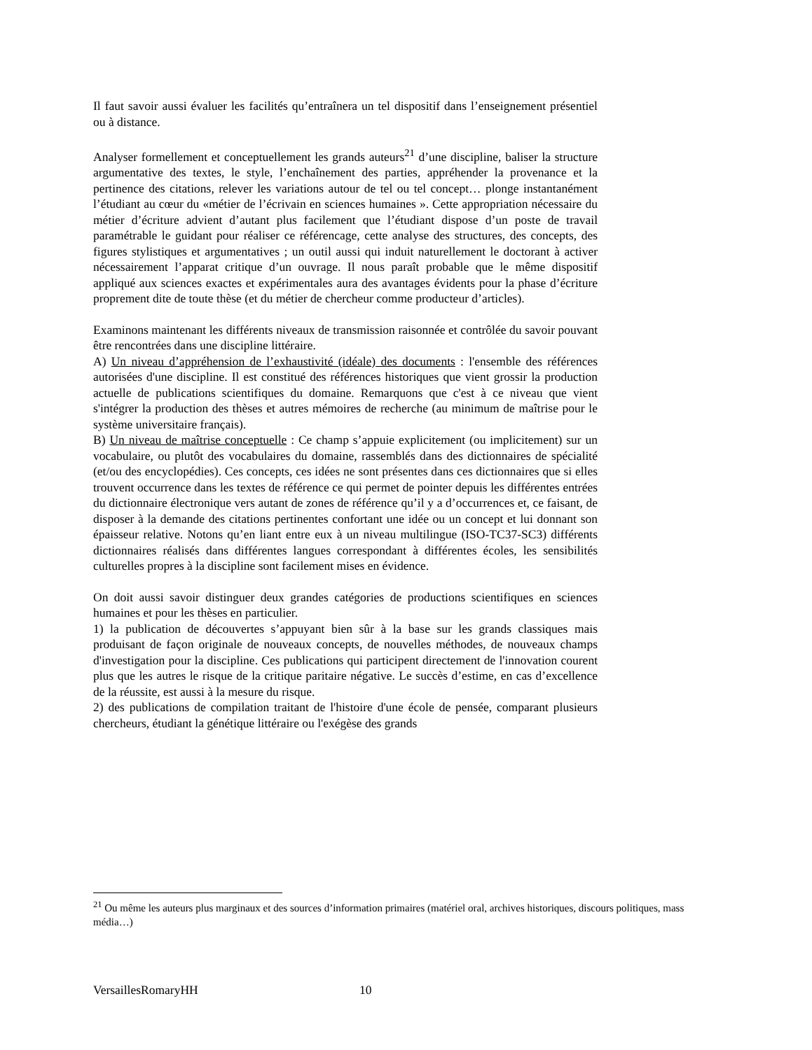Il faut savoir aussi évaluer les facilités qu’entraînera un tel dispositif dans l’enseignement présentiel ou à distance.
Analyser formellement et conceptuellement les grands auteurs<sup>21</sup> d’une discipline, baliser la structure argumentative des textes, le style, l’enchaînement des parties, appréhender la provenance et la pertinence des citations, relever les variations autour de tel ou tel concept… plonge instantanément l’étudiant au cœur du «métier de l’écrivain en sciences humaines ». Cette appropriation nécessaire du métier d’écriture advient d’autant plus facilement que l’étudiant dispose d’un poste de travail paramétrable le guidant pour réaliser ce référencage, cette analyse des structures, des concepts, des figures stylistiques et argumentatives ; un outil aussi qui induit naturellement le doctorant à activer nécessairement l’apparat critique d’un ouvrage. Il nous paraît probable que le même dispositif appliqué aux sciences exactes et expérimentales aura des avantages évidents pour la phase d’écriture proprement dite de toute thèse (et du métier de chercheur comme producteur d’articles).
Examinons maintenant les différents niveaux de transmission raisonnée et contrôlée du savoir pouvant être rencontrées dans une discipline littéraire.
A) Un niveau d’appréhension de l’exhaustivité (idéale) des documents : l'ensemble des références autorisées d'une discipline. Il est constitué des références historiques que vient grossir la production actuelle de publications scientifiques du domaine. Remarquons que c'est à ce niveau que vient s'intégrer la production des thèses et autres mémoires de recherche (au minimum de maîtrise pour le système universitaire français).
B) Un niveau de maîtrise conceptuelle : Ce champ s’appuie explicitement (ou implicitement) sur un vocabulaire, ou plutôt des vocabulaires du domaine, rassemblés dans des dictionnaires de spécialité (et/ou des encyclopédies). Ces concepts, ces idées ne sont présentes dans ces dictionnaires que si elles trouvent occurrence dans les textes de référence ce qui permet de pointer depuis les différentes entrées du dictionnaire électronique vers autant de zones de référence qu’il y a d’occurrences et, ce faisant, de disposer à la demande des citations pertinentes confortant une idée ou un concept et lui donnant son épaisseur relative. Notons qu’en liant entre eux à un niveau multilingue (ISO-TC37-SC3) différents dictionnaires réalisés dans différentes langues correspondant à différentes écoles, les sensibilités culturelles propres à la discipline sont facilement mises en évidence.
On doit aussi savoir distinguer deux grandes catégories de productions scientifiques en sciences humaines et pour les thèses en particulier.
1) la publication de découvertes s’appuyant bien sûr à la base sur les grands classiques mais produisant de façon originale de nouveaux concepts, de nouvelles méthodes, de nouveaux champs d'investigation pour la discipline. Ces publications qui participent directement de l'innovation courent plus que les autres le risque de la critique paritaire négative. Le succès d’estime, en cas d’excellence de la réussite, est aussi à la mesure du risque.
2) des publications de compilation traitant de l'histoire d'une école de pensée, comparant plusieurs chercheurs, étudiant la génétique littéraire ou l'exégèse des grands
<sup>21</sup> Ou même les auteurs plus marginaux et des sources d’information primaires (matériel oral, archives historiques, discours politiques, mass média…)
VersaillesRomaryHH 10